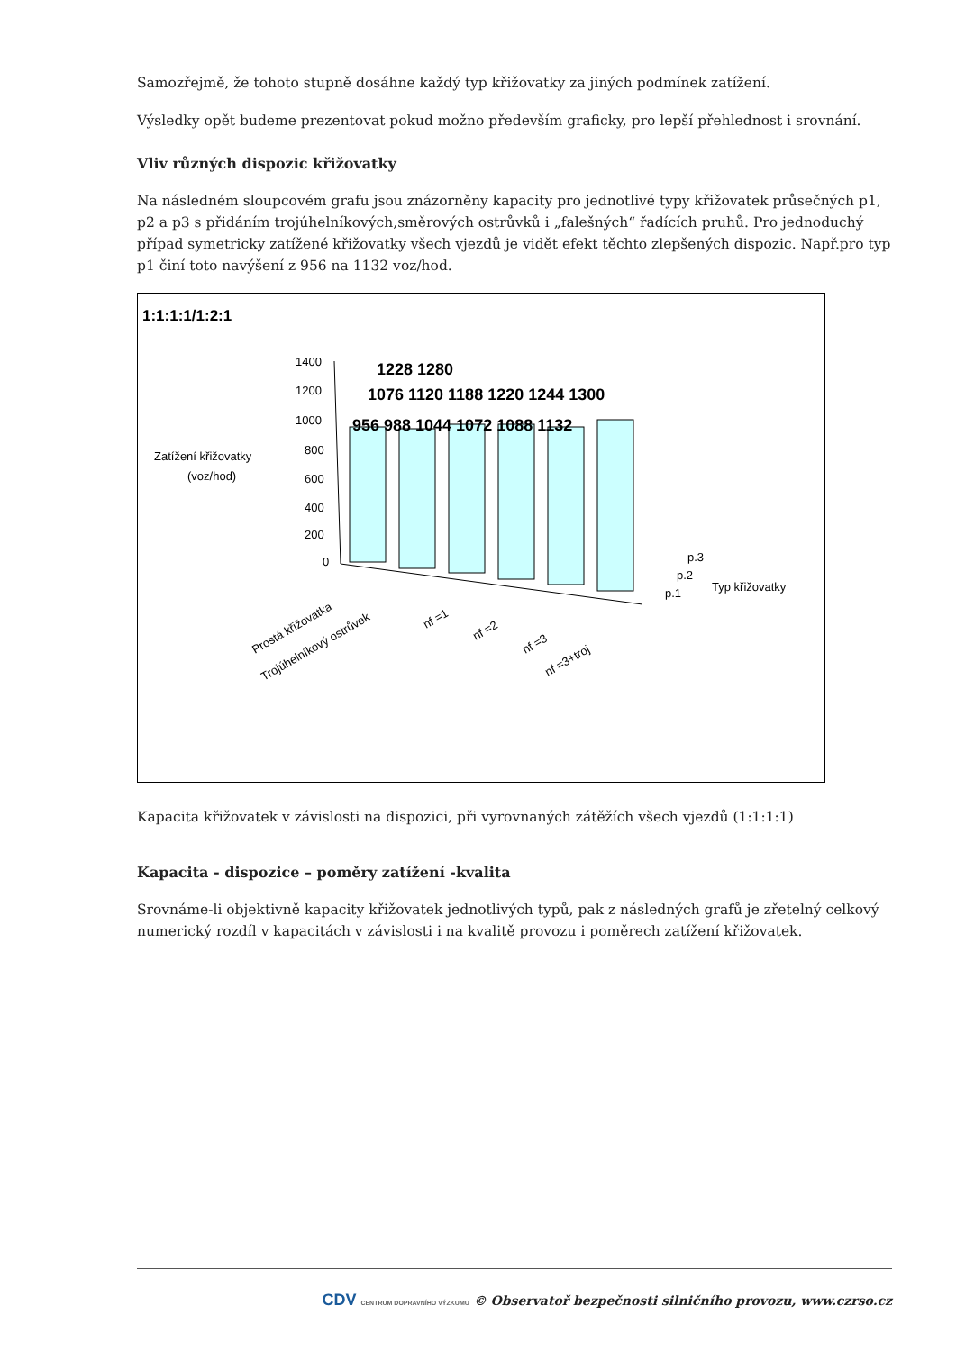Samozřejmě, že tohoto stupně dosáhne každý typ křižovatky za jiných podmínek zatížení.
Výsledky opět budeme prezentovat pokud možno především graficky, pro lepší přehlednost i srovnání.
Vliv různých dispozic křižovatky
Na následném sloupcovém grafu jsou znázorněny kapacity pro jednotlivé typy křižovatek průsečných p1, p2 a p3 s přidáním trojúhelníkových,směrových ostrůvků i „falešných“ řadících pruhů. Pro jednoduchý případ symetricky zatížené křižovatky všech vjezdů je vidět efekt těchto zlepšených dispozic. Např.pro typ p1 činí toto navýšení z 956 na 1132 voz/hod.
1400
1200
1000
800
600
400
200
0
1228 1280
1076 1120 1188 1220 1244 1300
956 988 1044 1072 1088 1132
p.3
p.2
p.1
Typ křižovatky
Zatížení křižovatky
(voz/hod)
1:1:1:1/1:2:1
Prostá křižovatka
Trojúhelníkový ostrůvek
nf =1
nf =2
nf =3
nf =3+troj
Kapacita křižovatek v závislosti na dispozici, při vyrovnaných zátěžích všech vjezdů (1:1:1:1)
Kapacita - dispozice – poměry zatížení -kvalita
Srovnáme-li objektivně kapacity křižovatek jednotlivých typů, pak z následných grafů je zřetelný celkový numerický rozdíl v kapacitách v závislosti i na kvalitě provozu i poměrech zatížení křižovatek.
CDV CENTRUM DOPRAVNÍHO VÝZKUMU © Observatoř bezpečnosti silničního provozu, www.czrso.cz